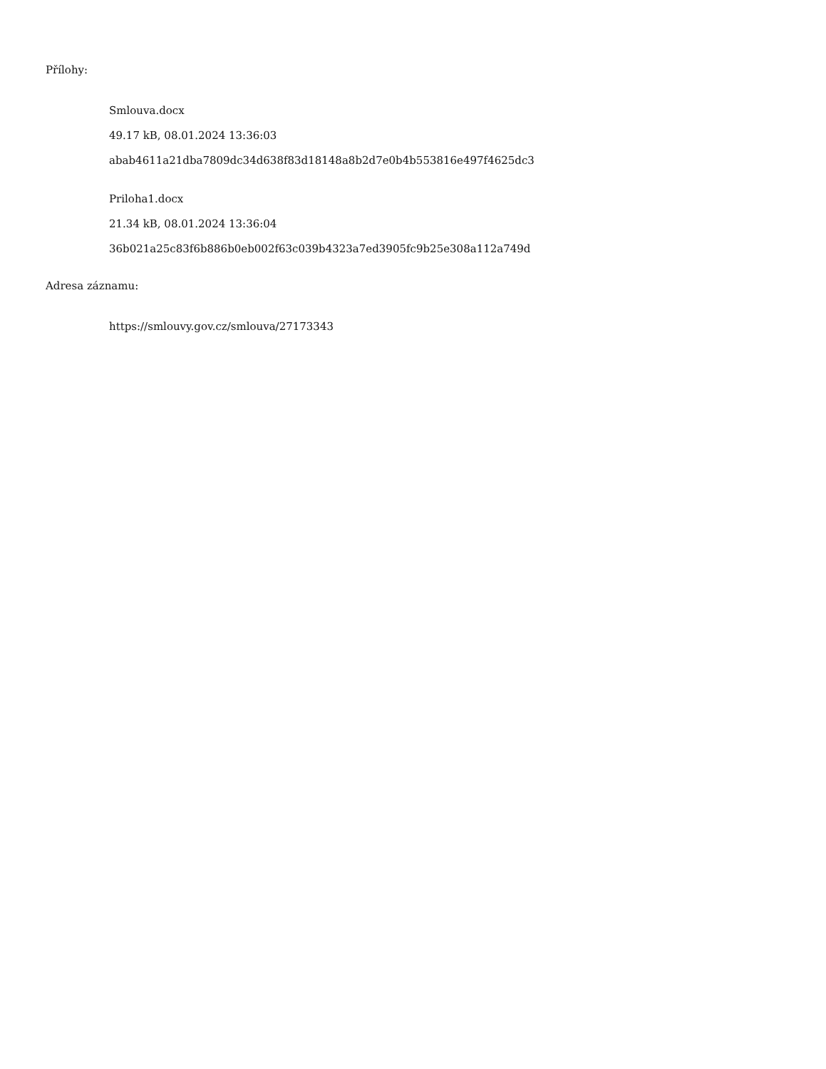Přílohy:
Smlouva.docx
49.17 kB, 08.01.2024 13:36:03
abab4611a21dba7809dc34d638f83d18148a8b2d7e0b4b553816e497f4625dc3
Priloha1.docx
21.34 kB, 08.01.2024 13:36:04
36b021a25c83f6b886b0eb002f63c039b4323a7ed3905fc9b25e308a112a749d
Adresa záznamu:
https://smlouvy.gov.cz/smlouva/27173343